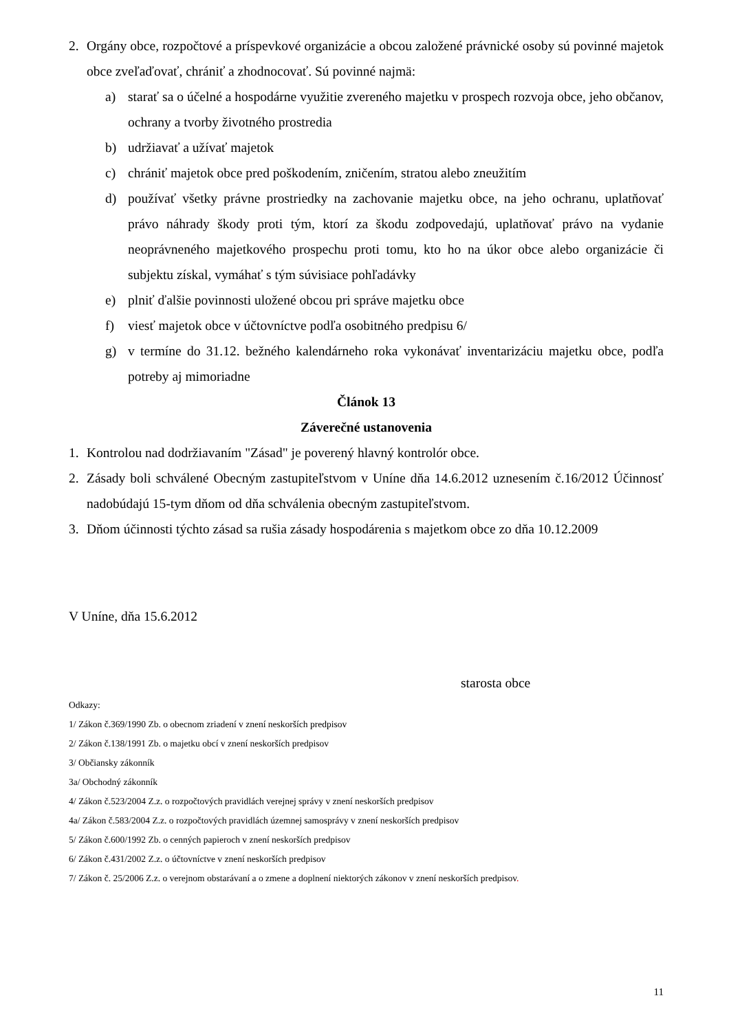2. Orgány obce, rozpočtové a príspevkové organizácie a obcou založené právnické osoby sú povinné majetok obce zveľaďovať, chrániť a zhodnocovať. Sú povinné najmä:
a) starať sa o účelné a hospodárne využitie zvereného majetku v prospech rozvoja obce, jeho občanov, ochrany a tvorby životného prostredia
b) udržiavať a užívať majetok
c) chrániť majetok obce pred poškodením, zničením, stratou alebo zneužitím
d) používať všetky právne prostriedky na zachovanie majetku obce, na jeho ochranu, uplatňovať právo náhrady škody proti tým, ktorí za škodu zodpovedajú, uplatňovať právo na vydanie neoprávneného majetkového prospechu proti tomu, kto ho na úkor obce alebo organizácie či subjektu získal, vymáhať s tým súvisiace pohľadávky
e) plniť ďalšie povinnosti uložené obcou pri správe majetku obce
f) viesť majetok obce v účtovníctve podľa osobitného predpisu 6/
g) v termíne do 31.12. bežného kalendárneho roka vykonávať inventarizáciu majetku obce, podľa potreby aj mimoriadne
Článok 13
Záverečné ustanovenia
1. Kontrolou nad dodržiavaním "Zásad" je poverený hlavný kontrolór obce.
2. Zásady boli schválené Obecným zastupiteľstvom v Uníne dňa 14.6.2012 uznesením č.16/2012 Účinnosť nadobúdajú 15-tym dňom od dňa schválenia obecným zastupiteľstvom.
3. Dňom účinnosti týchto zásad sa rušia zásady hospodárenia s majetkom obce zo dňa 10.12.2009
V Uníne, dňa 15.6.2012
starosta obce
Odkazy:
1/ Zákon č.369/1990 Zb. o obecnom zriadení v znení neskorších predpisov
2/ Zákon č.138/1991 Zb. o majetku obcí v znení neskorších predpisov
3/ Občiansky zákonník
3a/ Obchodný zákonník
4/ Zákon č.523/2004 Z.z. o rozpočtových pravidlách verejnej správy v znení neskorších predpisov
4a/ Zákon č.583/2004 Z.z. o rozpočtových pravidlách územnej samosprávy v znení neskorších predpisov
5/ Zákon č.600/1992 Zb. o cenných papieroch v znení neskorších predpisov
6/ Zákon č.431/2002 Z.z. o účtovníctve v znení neskorších predpisov
7/ Zákon č. 25/2006 Z.z. o verejnom obstarávaní a o zmene a doplnení niektorých zákonov v znení neskorších predpisov.
11